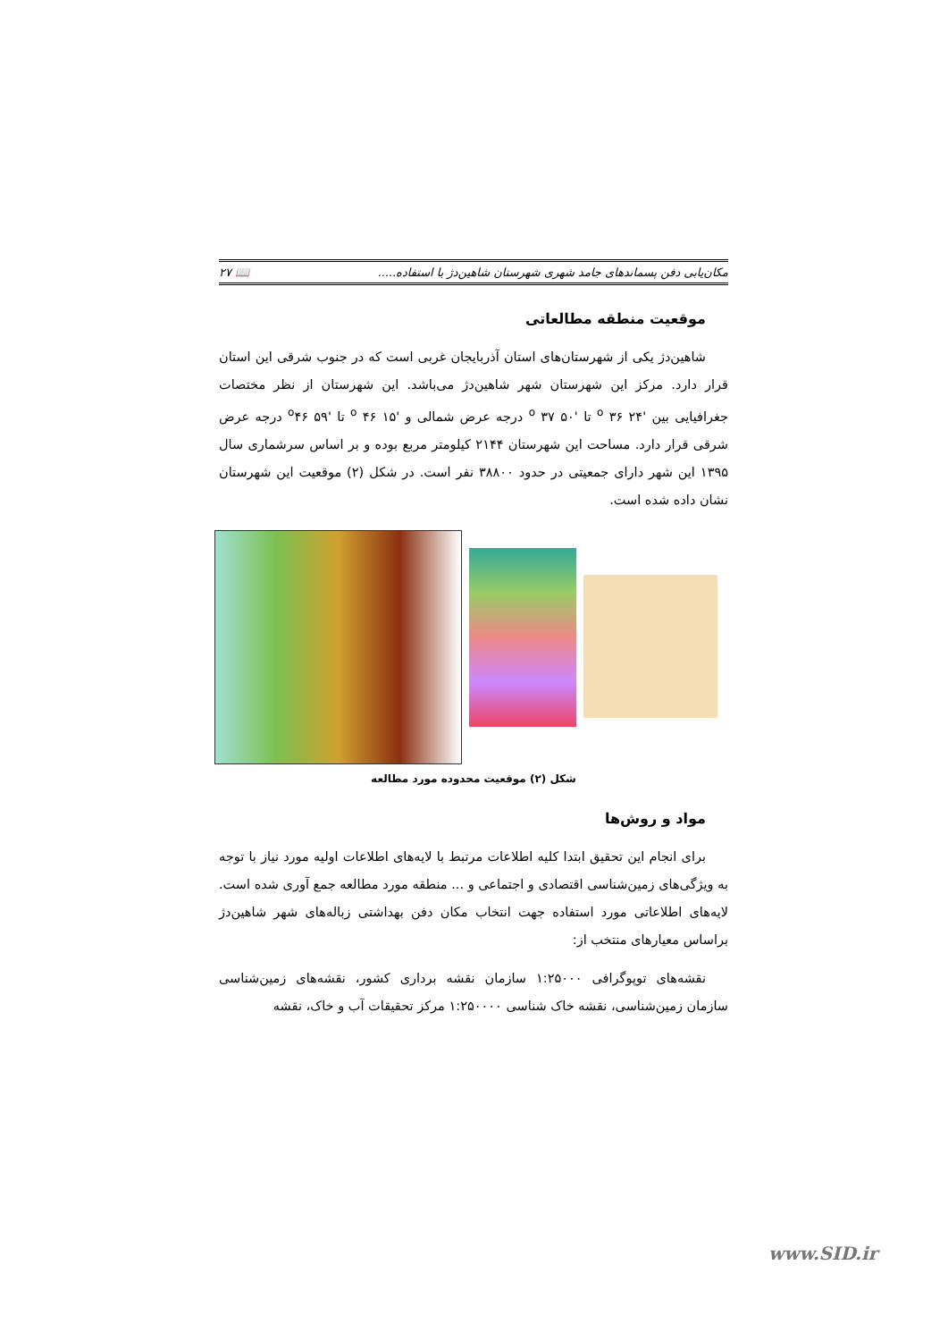مکان‌یابی دفن پسماندهای جامد شهری شهرستان شاهین‌دژ با استفاده..... 📖 ۲۷
موقعیت منطقه مطالعاتی
شاهین‌دژ یکی از شهرستان‌های استان آذربایجان غربی است که در جنوب شرقی این استان قرار دارد. مرکز این شهرستان شهر شاهین‌دژ می‌باشد. این شهرستان از نظر مختصات جغرافیایی بین '۲۴ <sup>o</sup> ۳۶ تا '۵۰ <sup>o</sup> ۳۷ درجه عرض شمالی و '۱۵ <sup>o</sup> ۴۶ تا '۵۹ <sup>o</sup>۴۶ درجه عرض شرقی قرار دارد. مساحت این شهرستان ۲۱۴۴ کیلومتر مربع بوده و بر اساس سرشماری سال ۱۳۹۵ این شهر دارای جمعیتی در حدود ۳۸۸۰۰ نفر است. در شکل (۲) موقعیت این شهرستان نشان داده شده است.
شکل (۲) موقعیت محدوده مورد مطالعه
مواد و روش‌ها
برای انجام این تحقیق ابتدا کلیه اطلاعات مرتبط با لایه‌های اطلاعات اولیه مورد نیاز با توجه به ویژگی‌های زمین‌شناسی اقتصادی و اجتماعی و ... منطقه مورد مطالعه جمع آوری شده است. لایه‌های اطلاعاتی مورد استفاده جهت انتخاب مکان دفن بهداشتی زباله‌های شهر شاهین‌دژ براساس معیارهای منتخب از:
نقشه‌های توپوگرافی ۱:۲۵۰۰۰ سازمان نقشه برداری کشور، نقشه‌های زمین‌شناسی سازمان زمین‌شناسی، نقشه خاک شناسی ۱:۲۵۰۰۰۰ مرکز تحقیقات آب و خاک، نقشه
www.SID.ir